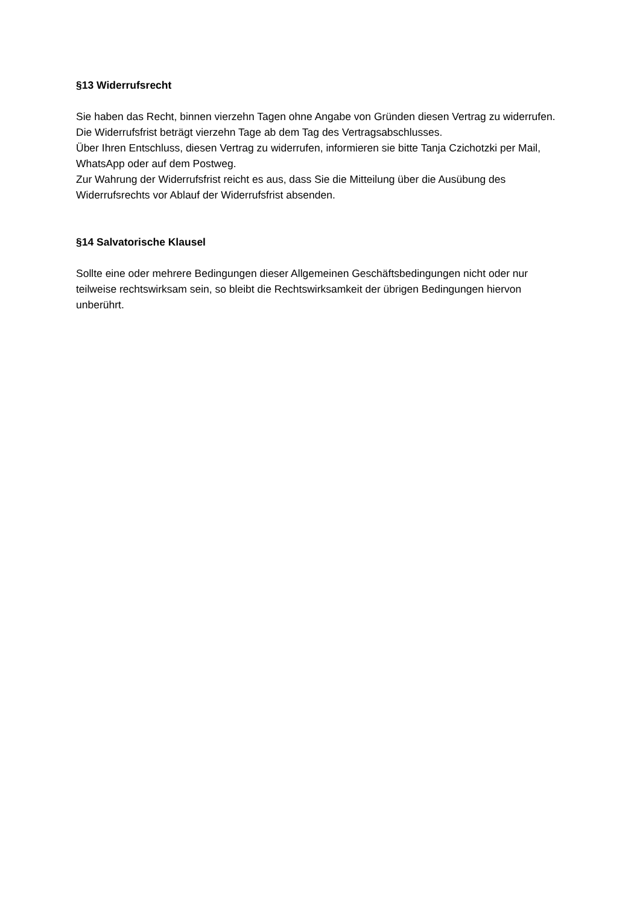§13 Widerrufsrecht
Sie haben das Recht, binnen vierzehn Tagen ohne Angabe von Gründen diesen Vertrag zu widerrufen.
Die Widerrufsfrist beträgt vierzehn Tage ab dem Tag des Vertragsabschlusses.
Über Ihren Entschluss, diesen Vertrag zu widerrufen, informieren sie bitte Tanja Czichotzki per Mail, WhatsApp oder auf dem Postweg.
Zur Wahrung der Widerrufsfrist reicht es aus, dass Sie die Mitteilung über die Ausübung des Widerrufsrechts vor Ablauf der Widerrufsfrist absenden.
§14 Salvatorische Klausel
Sollte eine oder mehrere Bedingungen dieser Allgemeinen Geschäftsbedingungen nicht oder nur teilweise rechtswirksam sein, so bleibt die Rechtswirksamkeit der übrigen Bedingungen hiervon unberührt.